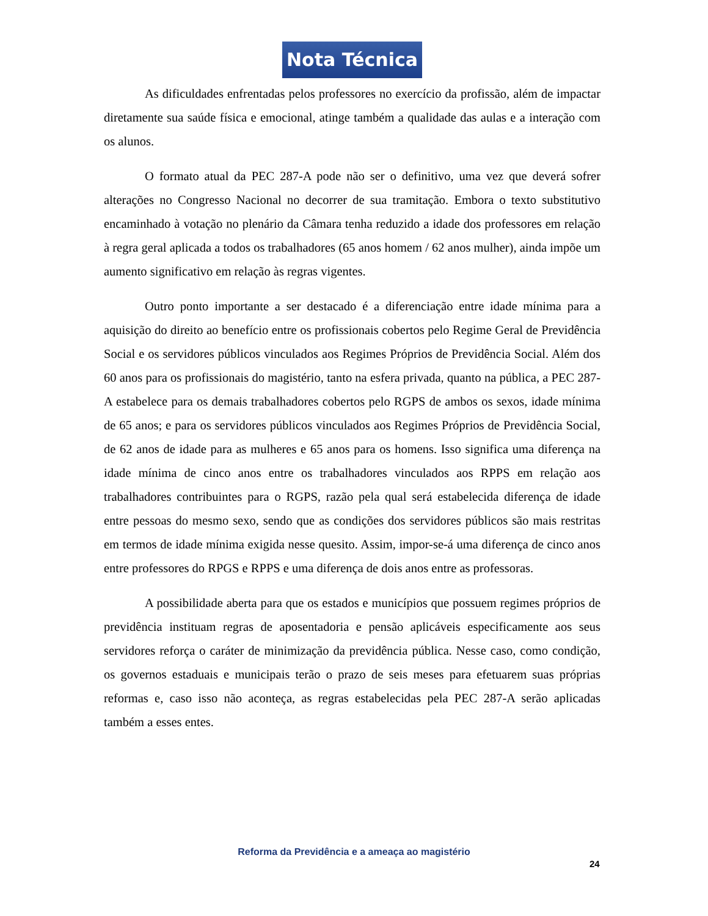Nota Técnica
As dificuldades enfrentadas pelos professores no exercício da profissão, além de impactar diretamente sua saúde física e emocional, atinge também a qualidade das aulas e a interação com os alunos.
O formato atual da PEC 287-A pode não ser o definitivo, uma vez que deverá sofrer alterações no Congresso Nacional no decorrer de sua tramitação. Embora o texto substitutivo encaminhado à votação no plenário da Câmara tenha reduzido a idade dos professores em relação à regra geral aplicada a todos os trabalhadores (65 anos homem / 62 anos mulher), ainda impõe um aumento significativo em relação às regras vigentes.
Outro ponto importante a ser destacado é a diferenciação entre idade mínima para a aquisição do direito ao benefício entre os profissionais cobertos pelo Regime Geral de Previdência Social e os servidores públicos vinculados aos Regimes Próprios de Previdência Social. Além dos 60 anos para os profissionais do magistério, tanto na esfera privada, quanto na pública, a PEC 287-A estabelece para os demais trabalhadores cobertos pelo RGPS de ambos os sexos, idade mínima de 65 anos; e para os servidores públicos vinculados aos Regimes Próprios de Previdência Social, de 62 anos de idade para as mulheres e 65 anos para os homens. Isso significa uma diferença na idade mínima de cinco anos entre os trabalhadores vinculados aos RPPS em relação aos trabalhadores contribuintes para o RGPS, razão pela qual será estabelecida diferença de idade entre pessoas do mesmo sexo, sendo que as condições dos servidores públicos são mais restritas em termos de idade mínima exigida nesse quesito. Assim, impor-se-á uma diferença de cinco anos entre professores do RPGS e RPPS e uma diferença de dois anos entre as professoras.
A possibilidade aberta para que os estados e municípios que possuem regimes próprios de previdência instituam regras de aposentadoria e pensão aplicáveis especificamente aos seus servidores reforça o caráter de minimização da previdência pública. Nesse caso, como condição, os governos estaduais e municipais terão o prazo de seis meses para efetuarem suas próprias reformas e, caso isso não aconteça, as regras estabelecidas pela PEC 287-A serão aplicadas também a esses entes.
Reforma da Previdência e a ameaça ao magistério
24